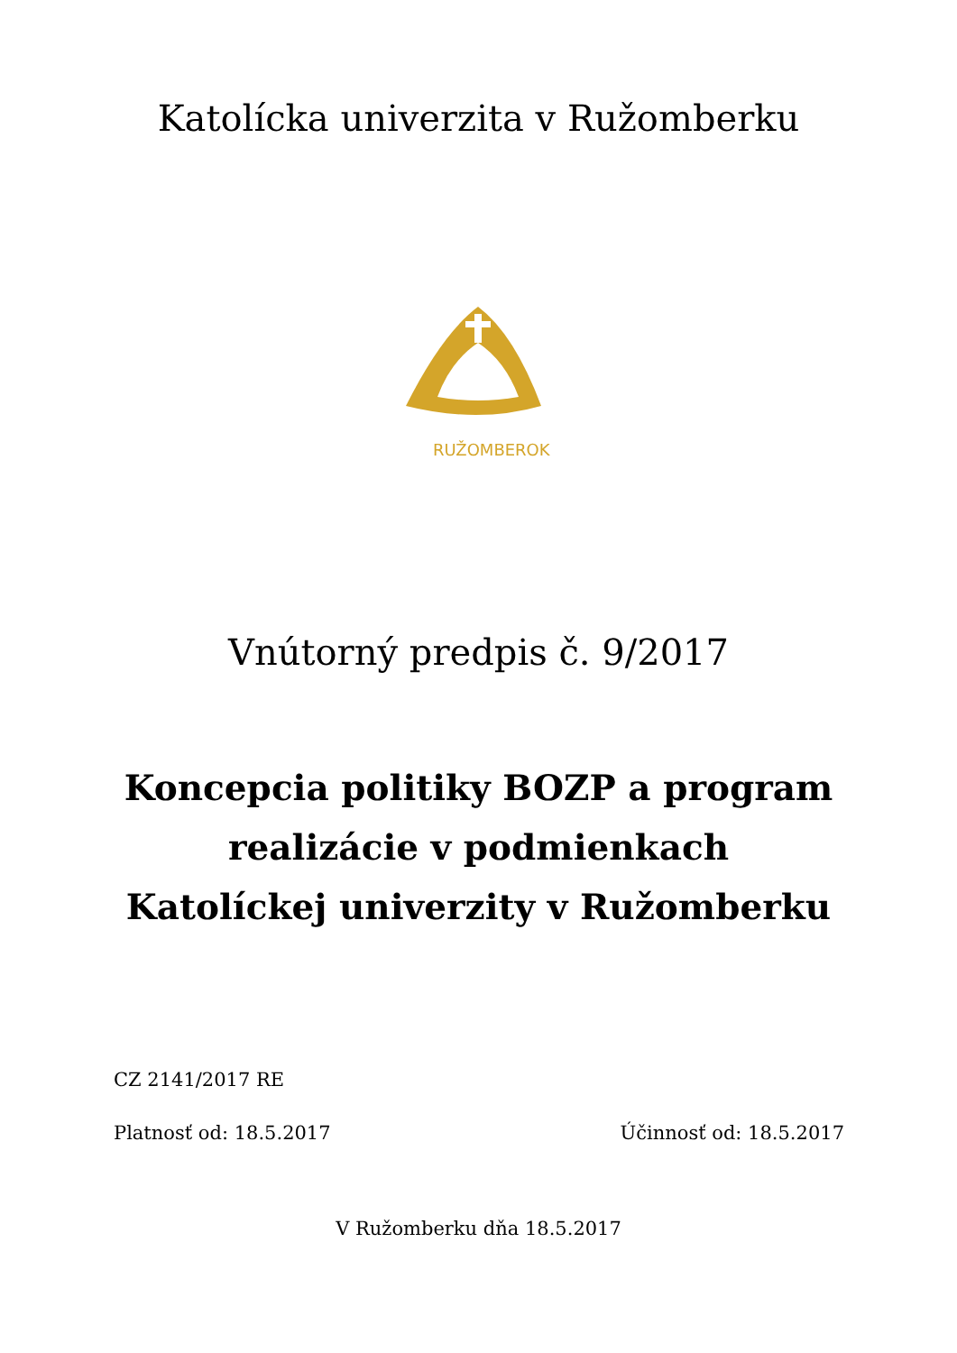Katolícka univerzita v Ružomberku
RUŽOMBEROK
Vnútorný predpis č. 9/2017
Koncepcia politiky BOZP a program
realizácie v podmienkach
Katolíckej univerzity v Ružomberku
CZ 2141/2017 RE
Platnosť od: 18.5.2017 Účinnosť od: 18.5.2017
V Ružomberku dňa 18.5.2017